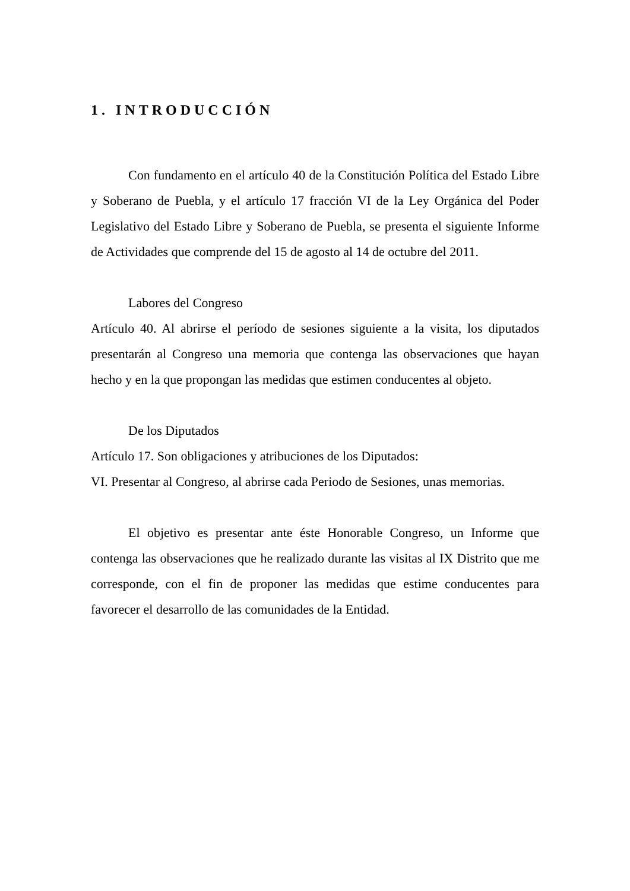1. INTRODUCCIÓN
Con fundamento en el artículo 40 de la Constitución Política del Estado Libre y Soberano de Puebla, y el artículo 17 fracción VI de la Ley Orgánica del Poder Legislativo del Estado Libre y Soberano de Puebla, se presenta el siguiente Informe de Actividades que comprende del 15 de agosto al 14 de octubre del 2011.
Labores del Congreso
Artículo 40. Al abrirse el período de sesiones siguiente a la visita, los diputados presentarán al Congreso una memoria que contenga las observaciones que hayan hecho y en la que propongan las medidas que estimen conducentes al objeto.
De los Diputados
Artículo 17. Son obligaciones y atribuciones de los Diputados:
VI. Presentar al Congreso, al abrirse cada Periodo de Sesiones, unas memorias.
El objetivo es presentar ante éste Honorable Congreso, un Informe que contenga las observaciones que he realizado durante las visitas al IX Distrito que me corresponde, con el fin de proponer las medidas que estime conducentes para favorecer el desarrollo de las comunidades de la Entidad.